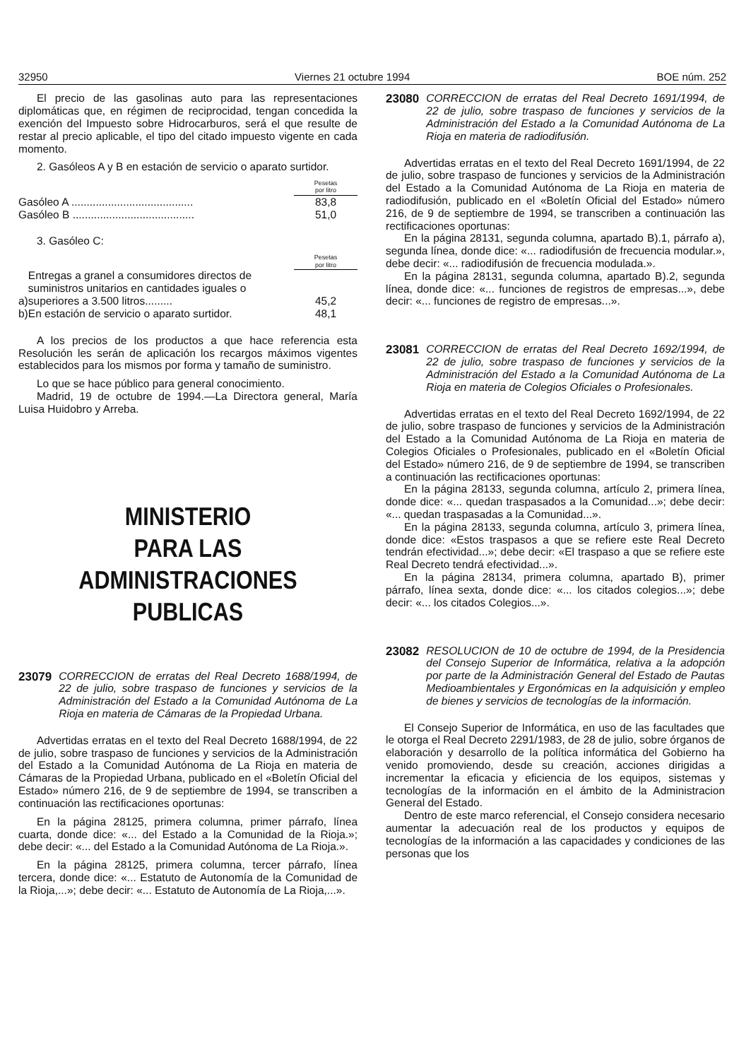32950 Viernes 21 octubre 1994 BOE núm. 252
El precio de las gasolinas auto para las representaciones diplomáticas que, en régimen de reciprocidad, tengan concedida la exención del Impuesto sobre Hidrocarburos, será el que resulte de restar al precio aplicable, el tipo del citado impuesto vigente en cada momento.
2. Gasóleos A y B en estación de servicio o aparato surtidor.
| | Pesetas por litro |
| Gasóleo A ........................................ | 83,8 |
| Gasóleo B ........................................ | 51,0 |
3. Gasóleo C:
| | | Pesetas por litro |
| a) | Entregas a granel a consumidores directos de suministros unitarios en cantidades iguales o superiores a 3.500 litros......... | 45,2 |
| b) | En estación de servicio o aparato surtidor. | 48,1 |
A los precios de los productos a que hace referencia esta Resolución les serán de aplicación los recargos máximos vigentes establecidos para los mismos por forma y tamaño de suministro.
Lo que se hace público para general conocimiento.
Madrid, 19 de octubre de 1994.—La Directora general, María Luisa Huidobro y Arreba.
MINISTERIO
PARA LAS ADMINISTRACIONES
PUBLICAS
23079 CORRECCION de erratas del Real Decreto 1688/1994, de 22 de julio, sobre traspaso de funciones y servicios de la Administración del Estado a la Comunidad Autónoma de La Rioja en materia de Cámaras de la Propiedad Urbana.
Advertidas erratas en el texto del Real Decreto 1688/1994, de 22 de julio, sobre traspaso de funciones y servicios de la Administración del Estado a la Comunidad Autónoma de La Rioja en materia de Cámaras de la Propiedad Urbana, publicado en el «Boletín Oficial del Estado» número 216, de 9 de septiembre de 1994, se transcriben a continuación las rectificaciones oportunas:
En la página 28125, primera columna, primer párrafo, línea cuarta, donde dice: «... del Estado a la Comunidad de la Rioja.»; debe decir: «... del Estado a la Comunidad Autónoma de La Rioja.».
En la página 28125, primera columna, tercer párrafo, línea tercera, donde dice: «... Estatuto de Autonomía de la Comunidad de la Rioja,...»; debe decir: «... Estatuto de Autonomía de La Rioja,...».
23080 CORRECCION de erratas del Real Decreto 1691/1994, de 22 de julio, sobre traspaso de funciones y servicios de la Administración del Estado a la Comunidad Autónoma de La Rioja en materia de radiodifusión.
Advertidas erratas en el texto del Real Decreto 1691/1994, de 22 de julio, sobre traspaso de funciones y servicios de la Administración del Estado a la Comunidad Autónoma de La Rioja en materia de radiodifusión, publicado en el «Boletín Oficial del Estado» número 216, de 9 de septiembre de 1994, se transcriben a continuación las rectificaciones oportunas:
En la página 28131, segunda columna, apartado B).1, párrafo a), segunda línea, donde dice: «... radiodifusión de frecuencia modular.», debe decir: «... radiodifusión de frecuencia modulada.».
En la página 28131, segunda columna, apartado B).2, segunda línea, donde dice: «... funciones de registros de empresas...», debe decir: «... funciones de registro de empresas...».
23081 CORRECCION de erratas del Real Decreto 1692/1994, de 22 de julio, sobre traspaso de funciones y servicios de la Administración del Estado a la Comunidad Autónoma de La Rioja en materia de Colegios Oficiales o Profesionales.
Advertidas erratas en el texto del Real Decreto 1692/1994, de 22 de julio, sobre traspaso de funciones y servicios de la Administración del Estado a la Comunidad Autónoma de La Rioja en materia de Colegios Oficiales o Profesionales, publicado en el «Boletín Oficial del Estado» número 216, de 9 de septiembre de 1994, se transcriben a continuación las rectificaciones oportunas:
En la página 28133, segunda columna, artículo 2, primera línea, donde dice: «... quedan traspasados a la Comunidad...»; debe decir: «... quedan traspasadas a la Comunidad...».
En la página 28133, segunda columna, artículo 3, primera línea, donde dice: «Estos traspasos a que se refiere este Real Decreto tendrán efectividad...»; debe decir: «El traspaso a que se refiere este Real Decreto tendrá efectividad...».
En la página 28134, primera columna, apartado B), primer párrafo, línea sexta, donde dice: «... los citados colegios...»; debe decir: «... los citados Colegios...».
23082 RESOLUCION de 10 de octubre de 1994, de la Presidencia del Consejo Superior de Informática, relativa a la adopción por parte de la Administración General del Estado de Pautas Medioambientales y Ergonómicas en la adquisición y empleo de bienes y servicios de tecnologías de la información.
El Consejo Superior de Informática, en uso de las facultades que le otorga el Real Decreto 2291/1983, de 28 de julio, sobre órganos de elaboración y desarrollo de la política informática del Gobierno ha venido promoviendo, desde su creación, acciones dirigidas a incrementar la eficacia y eficiencia de los equipos, sistemas y tecnologías de la información en el ámbito de la Administracion General del Estado.
Dentro de este marco referencial, el Consejo considera necesario aumentar la adecuación real de los productos y equipos de tecnologías de la información a las capacidades y condiciones de las personas que los